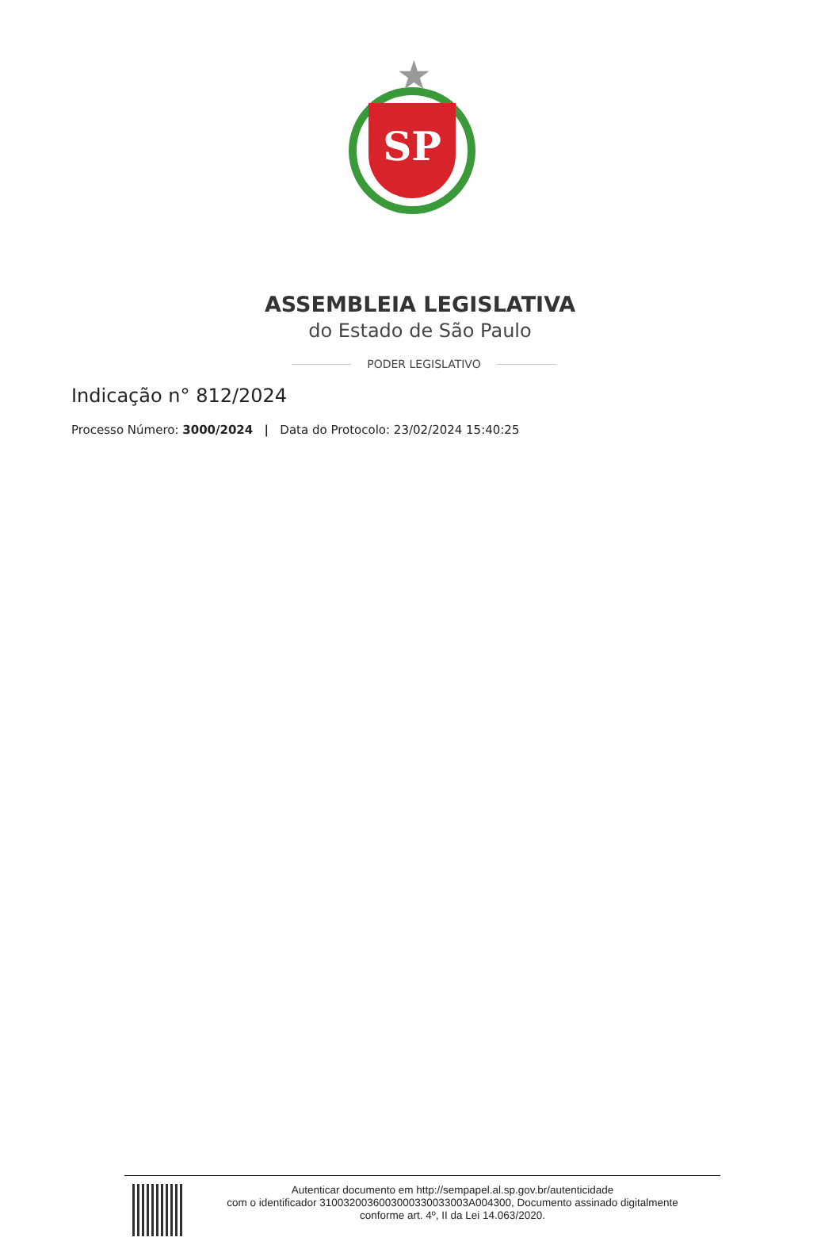★
SP
ASSEMBLEIA LEGISLATIVA
do Estado de São Paulo
PODER LEGISLATIVO
Indicação n° 812/2024
Processo Número: 3000/2024 | Data do Protocolo: 23/02/2024 15:40:25
Autenticar documento em http://sempapel.al.sp.gov.br/autenticidade
com o identificador 3100320036003000330033003A004300, Documento assinado digitalmente
conforme art. 4º, II da Lei 14.063/2020.